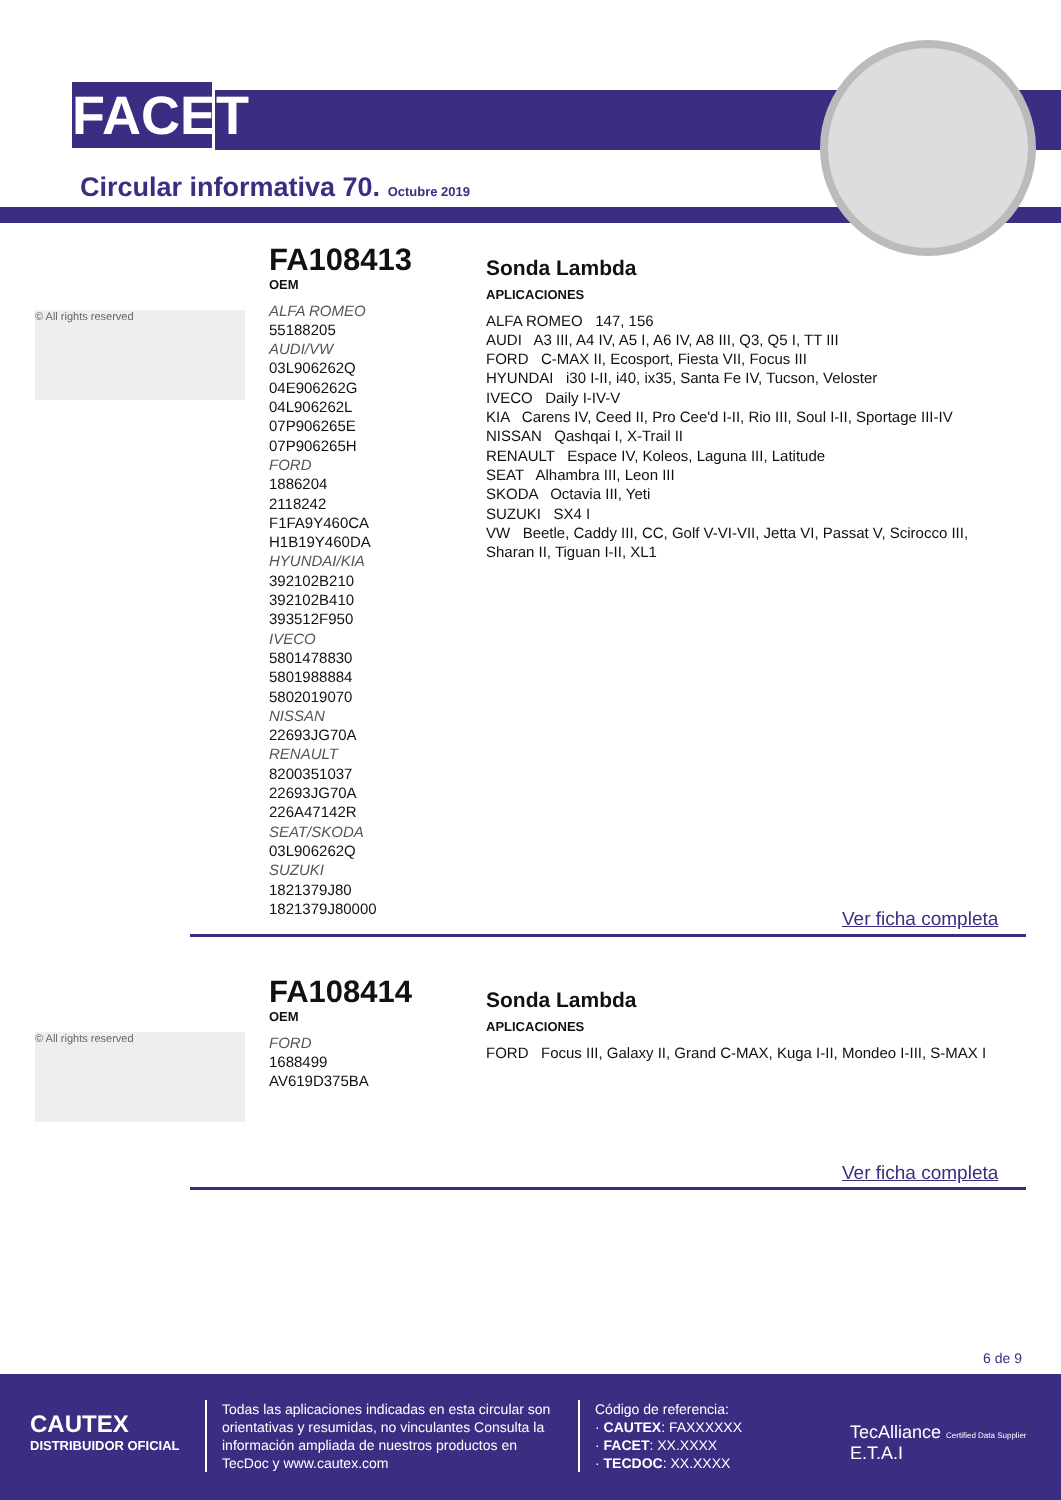FACET
Circular informativa 70. Octubre 2019
© All rights reserved
FA108413
OEM
ALFA ROMEO
55188205
AUDI/VW
03L906262Q
04E906262G
04L906262L
07P906265E
07P906265H
FORD
1886204
2118242
F1FA9Y460CA
H1B19Y460DA
HYUNDAI/KIA
392102B210
392102B410
393512F950
IVECO
5801478830
5801988884
5802019070
NISSAN
22693JG70A
RENAULT
8200351037
22693JG70A
226A47142R
SEAT/SKODA
03L906262Q
SUZUKI
1821379J80
1821379J80000
Sonda Lambda
APLICACIONES
ALFA ROMEO 147, 156
AUDI A3 III, A4 IV, A5 I, A6 IV, A8 III, Q3, Q5 I, TT III
FORD C-MAX II, Ecosport, Fiesta VII, Focus III
HYUNDAI i30 I-II, i40, ix35, Santa Fe IV, Tucson, Veloster
IVECO Daily I-IV-V
KIA Carens IV, Ceed II, Pro Cee'd I-II, Rio III, Soul I-II, Sportage III-IV
NISSAN Qashqai I, X-Trail II
RENAULT Espace IV, Koleos, Laguna III, Latitude
SEAT Alhambra III, Leon III
SKODA Octavia III, Yeti
SUZUKI SX4 I
VW Beetle, Caddy III, CC, Golf V-VI-VII, Jetta VI, Passat V, Scirocco III, Sharan II, Tiguan I-II, XL1
Ver ficha completa
© All rights reserved
FA108414
OEM
FORD
1688499
AV619D375BA
Sonda Lambda
APLICACIONES
FORD Focus III, Galaxy II, Grand C-MAX, Kuga I-II, Mondeo I-III, S-MAX I
Ver ficha completa
6 de 9
CAUTEX
DISTRIBUIDOR OFICIAL
Todas las aplicaciones indicadas en esta circular son orientativas y resumidas, no vinculantes Consulta la información ampliada de nuestros productos en TecDoc y www.cautex.com
Código de referencia:
· CAUTEX: FAXXXXXX
· FACET: XX.XXXX
· TECDOC: XX.XXXX
TecAlliance Certified Data Supplier E.T.A.I